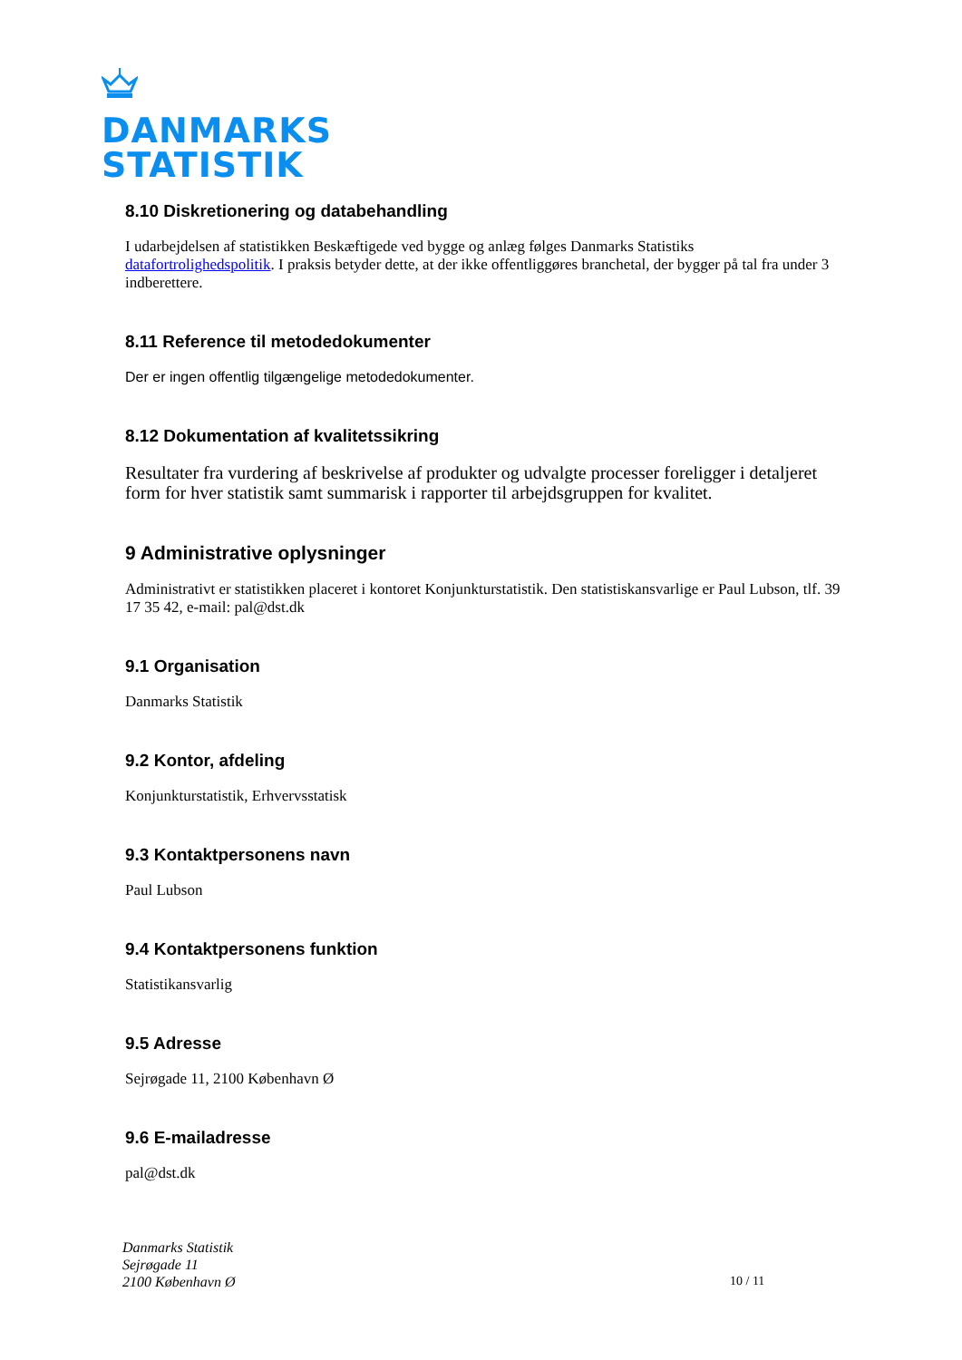DANMARKS
STATISTIK
8.10 Diskretionering og databehandling
I udarbejdelsen af statistikken Beskæftigede ved bygge og anlæg følges Danmarks Statistiks datafortrolighedspolitik. I praksis betyder dette, at der ikke offentliggøres branchetal, der bygger på tal fra under 3 indberettere.
8.11 Reference til metodedokumenter
Der er ingen offentlig tilgængelige metodedokumenter.
8.12 Dokumentation af kvalitetssikring
Resultater fra vurdering af beskrivelse af produkter og udvalgte processer foreligger i detaljeret form for hver statistik samt summarisk i rapporter til arbejdsgruppen for kvalitet.
9 Administrative oplysninger
Administrativt er statistikken placeret i kontoret Konjunkturstatistik. Den statistiskansvarlige er Paul Lubson, tlf. 39 17 35 42, e-mail: pal@dst.dk
9.1 Organisation
Danmarks Statistik
9.2 Kontor, afdeling
Konjunkturstatistik, Erhvervsstatisk
9.3 Kontaktpersonens navn
Paul Lubson
9.4 Kontaktpersonens funktion
Statistikansvarlig
9.5 Adresse
Sejrøgade 11, 2100 København Ø
9.6 E-mailadresse
pal@dst.dk
Danmarks Statistik
Sejrøgade 11
2100 København Ø
10 / 11